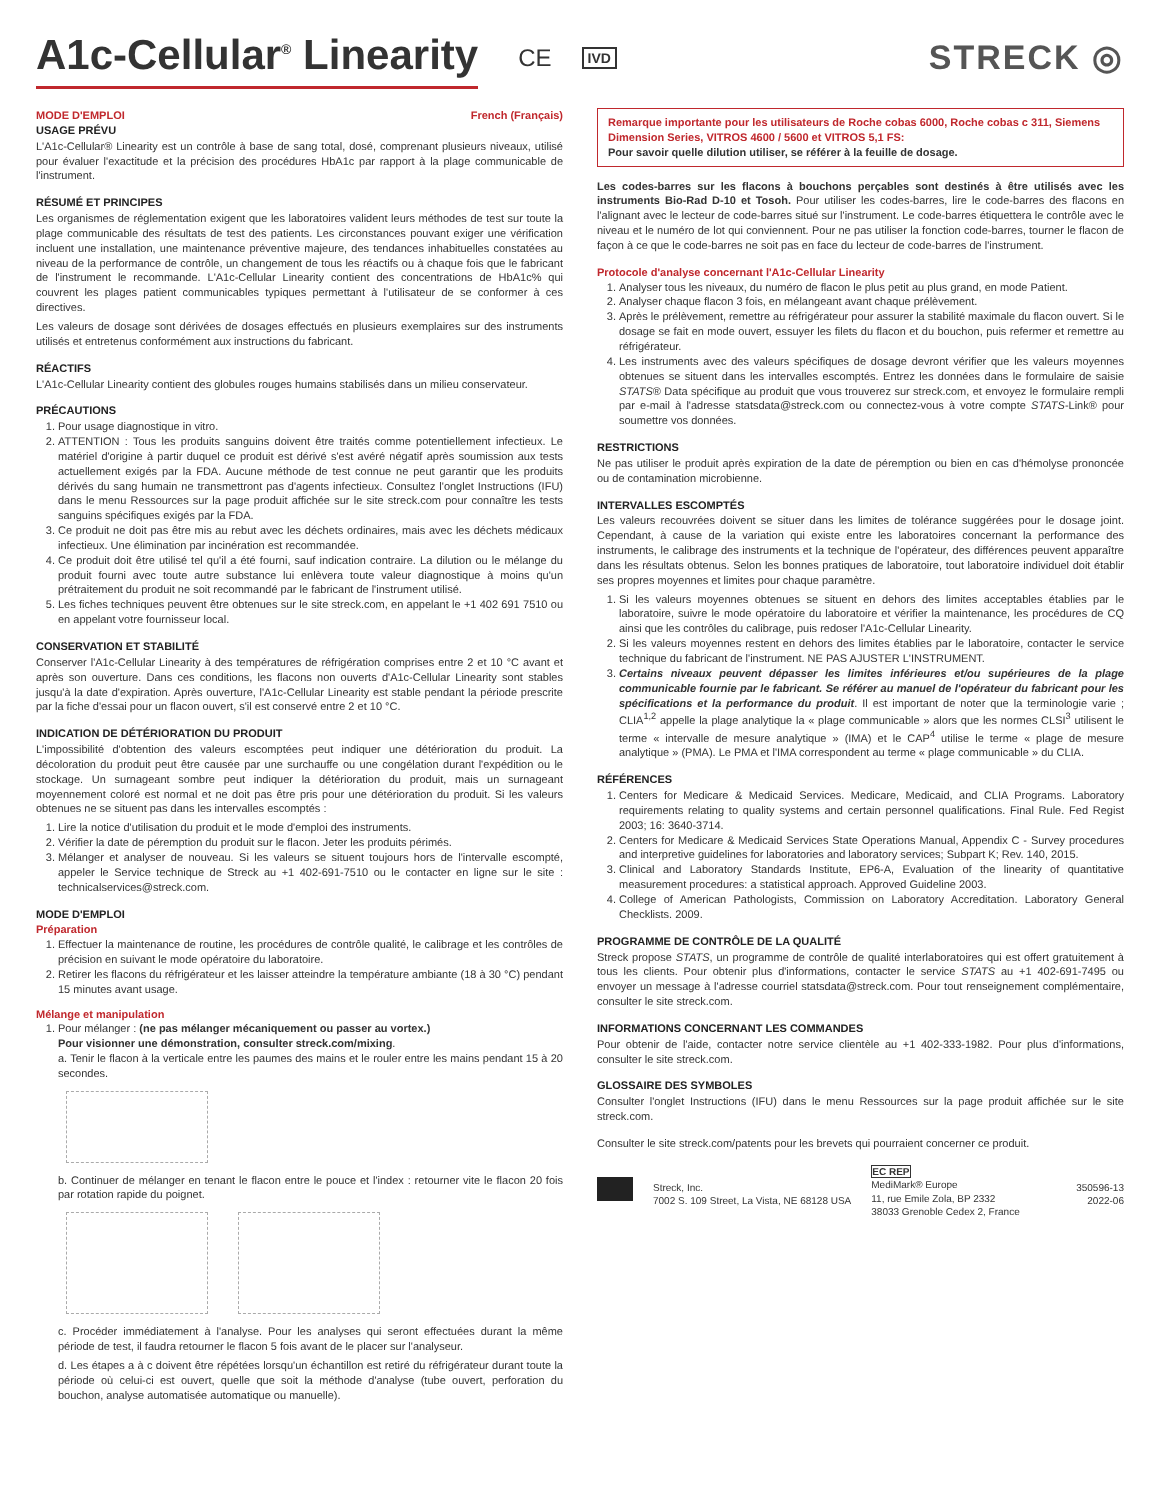A1c-Cellular<sup>®</sup> Linearity CE IVD STRECK ◎
MODE D'EMPLOI French (Français)
USAGE PRÉVU
L'A1c-Cellular® Linearity est un contrôle à base de sang total, dosé, comprenant plusieurs niveaux, utilisé pour évaluer l'exactitude et la précision des procédures HbA1c par rapport à la plage communicable de l'instrument.
RÉSUMÉ ET PRINCIPES
Les organismes de réglementation exigent que les laboratoires valident leurs méthodes de test sur toute la plage communicable des résultats de test des patients. Les circonstances pouvant exiger une vérification incluent une installation, une maintenance préventive majeure, des tendances inhabituelles constatées au niveau de la performance de contrôle, un changement de tous les réactifs ou à chaque fois que le fabricant de l'instrument le recommande. L'A1c-Cellular Linearity contient des concentrations de HbA1c% qui couvrent les plages patient communicables typiques permettant à l'utilisateur de se conformer à ces directives.
Les valeurs de dosage sont dérivées de dosages effectués en plusieurs exemplaires sur des instruments utilisés et entretenus conformément aux instructions du fabricant.
RÉACTIFS
L'A1c-Cellular Linearity contient des globules rouges humains stabilisés dans un milieu conservateur.
PRÉCAUTIONS
1. Pour usage diagnostique in vitro.
2. ATTENTION : Tous les produits sanguins doivent être traités comme potentiellement infectieux. Le matériel d'origine à partir duquel ce produit est dérivé s'est avéré négatif après soumission aux tests actuellement exigés par la FDA. Aucune méthode de test connue ne peut garantir que les produits dérivés du sang humain ne transmettront pas d'agents infectieux. Consultez l'onglet Instructions (IFU) dans le menu Ressources sur la page produit affichée sur le site streck.com pour connaître les tests sanguins spécifiques exigés par la FDA.
3. Ce produit ne doit pas être mis au rebut avec les déchets ordinaires, mais avec les déchets médicaux infectieux. Une élimination par incinération est recommandée.
4. Ce produit doit être utilisé tel qu'il a été fourni, sauf indication contraire. La dilution ou le mélange du produit fourni avec toute autre substance lui enlèvera toute valeur diagnostique à moins qu'un prétraitement du produit ne soit recommandé par le fabricant de l'instrument utilisé.
5. Les fiches techniques peuvent être obtenues sur le site streck.com, en appelant le +1 402 691 7510 ou en appelant votre fournisseur local.
CONSERVATION ET STABILITÉ
Conserver l'A1c-Cellular Linearity à des températures de réfrigération comprises entre 2 et 10 °C avant et après son ouverture. Dans ces conditions, les flacons non ouverts d'A1c-Cellular Linearity sont stables jusqu'à la date d'expiration. Après ouverture, l'A1c-Cellular Linearity est stable pendant la période prescrite par la fiche d'essai pour un flacon ouvert, s'il est conservé entre 2 et 10 °C.
INDICATION DE DÉTÉRIORATION DU PRODUIT
L'impossibilité d'obtention des valeurs escomptées peut indiquer une détérioration du produit. La décoloration du produit peut être causée par une surchauffe ou une congélation durant l'expédition ou le stockage. Un surnageant sombre peut indiquer la détérioration du produit, mais un surnageant moyennement coloré est normal et ne doit pas être pris pour une détérioration du produit. Si les valeurs obtenues ne se situent pas dans les intervalles escomptés :
1. Lire la notice d'utilisation du produit et le mode d'emploi des instruments.
2. Vérifier la date de péremption du produit sur le flacon. Jeter les produits périmés.
3. Mélanger et analyser de nouveau. Si les valeurs se situent toujours hors de l'intervalle escompté, appeler le Service technique de Streck au +1 402-691-7510 ou le contacter en ligne sur le site : technicalservices@streck.com.
MODE D'EMPLOI
Préparation
1. Effectuer la maintenance de routine, les procédures de contrôle qualité, le calibrage et les contrôles de précision en suivant le mode opératoire du laboratoire.
2. Retirer les flacons du réfrigérateur et les laisser atteindre la température ambiante (18 à 30 °C) pendant 15 minutes avant usage.
Mélange et manipulation
1. Pour mélanger : (ne pas mélanger mécaniquement ou passer au vortex.)
Pour visionner une démonstration, consulter streck.com/mixing.
a. Tenir le flacon à la verticale entre les paumes des mains et le rouler entre les mains pendant 15 à 20 secondes.
b. Continuer de mélanger en tenant le flacon entre le pouce et l'index : retourner vite le flacon 20 fois par rotation rapide du poignet.
c. Procéder immédiatement à l'analyse. Pour les analyses qui seront effectuées durant la même période de test, il faudra retourner le flacon 5 fois avant de le placer sur l'analyseur.
d. Les étapes a à c doivent être répétées lorsqu'un échantillon est retiré du réfrigérateur durant toute la période où celui-ci est ouvert, quelle que soit la méthode d'analyse (tube ouvert, perforation du bouchon, analyse automatisée automatique ou manuelle).
Remarque importante pour les utilisateurs de Roche cobas 6000, Roche cobas c 311, Siemens Dimension Series, VITROS 4600 / 5600 et VITROS 5,1 FS:
Pour savoir quelle dilution utiliser, se référer à la feuille de dosage.
Les codes-barres sur les flacons à bouchons perçables sont destinés à être utilisés avec les instruments Bio-Rad D-10 et Tosoh. Pour utiliser les codes-barres, lire le code-barres des flacons en l'alignant avec le lecteur de code-barres situé sur l'instrument. Le code-barres étiquettera le contrôle avec le niveau et le numéro de lot qui conviennent. Pour ne pas utiliser la fonction code-barres, tourner le flacon de façon à ce que le code-barres ne soit pas en face du lecteur de code-barres de l'instrument.
Protocole d'analyse concernant l'A1c-Cellular Linearity
1. Analyser tous les niveaux, du numéro de flacon le plus petit au plus grand, en mode Patient.
2. Analyser chaque flacon 3 fois, en mélangeant avant chaque prélèvement.
3. Après le prélèvement, remettre au réfrigérateur pour assurer la stabilité maximale du flacon ouvert. Si le dosage se fait en mode ouvert, essuyer les filets du flacon et du bouchon, puis refermer et remettre au réfrigérateur.
4. Les instruments avec des valeurs spécifiques de dosage devront vérifier que les valeurs moyennes obtenues se situent dans les intervalles escomptés. Entrez les données dans le formulaire de saisie STATS® Data spécifique au produit que vous trouverez sur streck.com, et envoyez le formulaire rempli par e-mail à l'adresse statsdata@streck.com ou connectez-vous à votre compte STATS-Link® pour soumettre vos données.
RESTRICTIONS
Ne pas utiliser le produit après expiration de la date de péremption ou bien en cas d'hémolyse prononcée ou de contamination microbienne.
INTERVALLES ESCOMPTÉS
Les valeurs recouvrées doivent se situer dans les limites de tolérance suggérées pour le dosage joint. Cependant, à cause de la variation qui existe entre les laboratoires concernant la performance des instruments, le calibrage des instruments et la technique de l'opérateur, des différences peuvent apparaître dans les résultats obtenus. Selon les bonnes pratiques de laboratoire, tout laboratoire individuel doit établir ses propres moyennes et limites pour chaque paramètre.
1. Si les valeurs moyennes obtenues se situent en dehors des limites acceptables établies par le laboratoire, suivre le mode opératoire du laboratoire et vérifier la maintenance, les procédures de CQ ainsi que les contrôles du calibrage, puis redoser l'A1c-Cellular Linearity.
2. Si les valeurs moyennes restent en dehors des limites établies par le laboratoire, contacter le service technique du fabricant de l'instrument. NE PAS AJUSTER L'INSTRUMENT.
3. Certains niveaux peuvent dépasser les limites inférieures et/ou supérieures de la plage communicable fournie par le fabricant. Se référer au manuel de l'opérateur du fabricant pour les spécifications et la performance du produit. Il est important de noter que la terminologie varie ; CLIA<sup>1,2</sup> appelle la plage analytique la « plage communicable » alors que les normes CLSI<sup>3</sup> utilisent le terme « intervalle de mesure analytique » (IMA) et le CAP<sup>4</sup> utilise le terme « plage de mesure analytique » (PMA). Le PMA et l'IMA correspondent au terme « plage communicable » du CLIA.
RÉFÉRENCES
1. Centers for Medicare & Medicaid Services. Medicare, Medicaid, and CLIA Programs. Laboratory requirements relating to quality systems and certain personnel qualifications. Final Rule. Fed Regist 2003; 16: 3640-3714.
2. Centers for Medicare & Medicaid Services State Operations Manual, Appendix C - Survey procedures and interpretive guidelines for laboratories and laboratory services; Subpart K; Rev. 140, 2015.
3. Clinical and Laboratory Standards Institute, EP6-A, Evaluation of the linearity of quantitative measurement procedures: a statistical approach. Approved Guideline 2003.
4. College of American Pathologists, Commission on Laboratory Accreditation. Laboratory General Checklists. 2009.
PROGRAMME DE CONTRÔLE DE LA QUALITÉ
Streck propose STATS, un programme de contrôle de qualité interlaboratoires qui est offert gratuitement à tous les clients. Pour obtenir plus d'informations, contacter le service STATS au +1 402-691-7495 ou envoyer un message à l'adresse courriel statsdata@streck.com. Pour tout renseignement complémentaire, consulter le site streck.com.
INFORMATIONS CONCERNANT LES COMMANDES
Pour obtenir de l'aide, contacter notre service clientèle au +1 402-333-1982. Pour plus d'informations, consulter le site streck.com.
GLOSSAIRE DES SYMBOLES
Consulter l'onglet Instructions (IFU) dans le menu Ressources sur la page produit affichée sur le site streck.com.
Consulter le site streck.com/patents pour les brevets qui pourraient concerner ce produit.
Streck, Inc.
7002 S. 109 Street, La Vista, NE 68128 USA
EC REP
MediMark® Europe
11, rue Emile Zola, BP 2332
38033 Grenoble Cedex 2, France
350596-13
2022-06